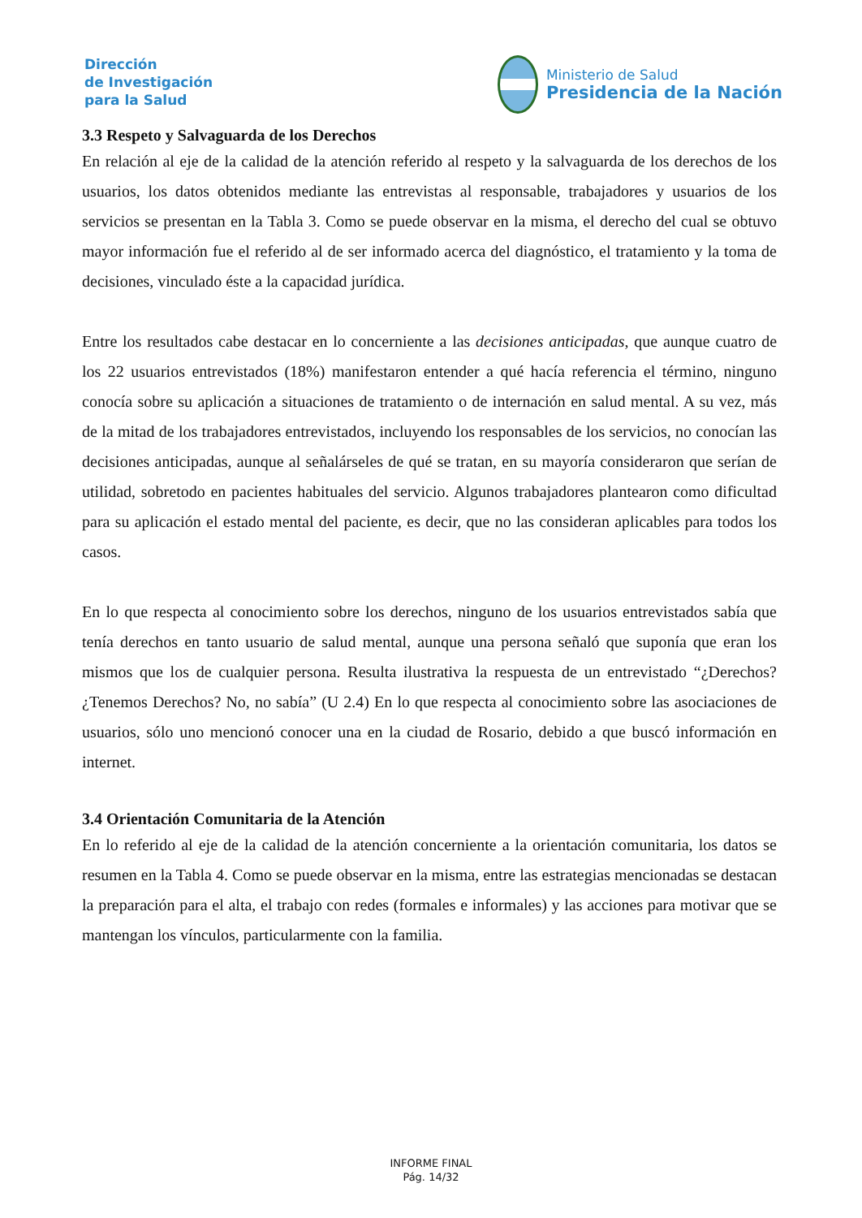Dirección
de Investigación
para la Salud
Ministerio de Salud
Presidencia de la Nación
3.3 Respeto y Salvaguarda de los Derechos
En relación al eje de la calidad de la atención referido al respeto y la salvaguarda de los derechos de los usuarios, los datos obtenidos mediante las entrevistas al responsable, trabajadores y usuarios de los servicios se presentan en la Tabla 3. Como se puede observar en la misma, el derecho del cual se obtuvo mayor información fue el referido al de ser informado acerca del diagnóstico, el tratamiento y la toma de decisiones, vinculado éste a la capacidad jurídica.
Entre los resultados cabe destacar en lo concerniente a las decisiones anticipadas, que aunque cuatro de los 22 usuarios entrevistados (18%) manifestaron entender a qué hacía referencia el término, ninguno conocía sobre su aplicación a situaciones de tratamiento o de internación en salud mental. A su vez, más de la mitad de los trabajadores entrevistados, incluyendo los responsables de los servicios, no conocían las decisiones anticipadas, aunque al señalárseles de qué se tratan, en su mayoría consideraron que serían de utilidad, sobretodo en pacientes habituales del servicio. Algunos trabajadores plantearon como dificultad para su aplicación el estado mental del paciente, es decir, que no las consideran aplicables para todos los casos.
En lo que respecta al conocimiento sobre los derechos, ninguno de los usuarios entrevistados sabía que tenía derechos en tanto usuario de salud mental, aunque una persona señaló que suponía que eran los mismos que los de cualquier persona. Resulta ilustrativa la respuesta de un entrevistado “¿Derechos? ¿Tenemos Derechos? No, no sabía” (U 2.4) En lo que respecta al conocimiento sobre las asociaciones de usuarios, sólo uno mencionó conocer una en la ciudad de Rosario, debido a que buscó información en internet.
3.4 Orientación Comunitaria de la Atención
En lo referido al eje de la calidad de la atención concerniente a la orientación comunitaria, los datos se resumen en la Tabla 4. Como se puede observar en la misma, entre las estrategias mencionadas se destacan la preparación para el alta, el trabajo con redes (formales e informales) y las acciones para motivar que se mantengan los vínculos, particularmente con la familia.
INFORME FINAL
Pág. 14/32